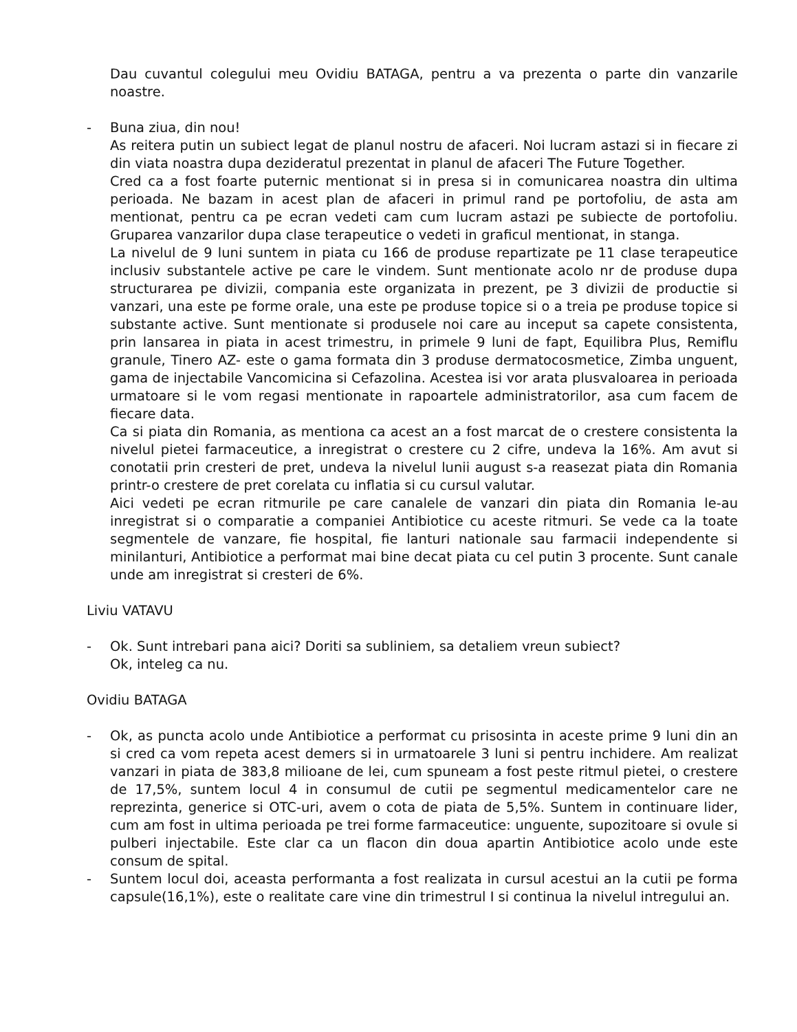Dau cuvantul colegului meu Ovidiu BATAGA, pentru a va prezenta o parte din vanzarile noastre.
- Buna ziua, din nou!
As reitera putin un subiect legat de planul nostru de afaceri. Noi lucram astazi si in fiecare zi din viata noastra dupa dezideratul prezentat in planul de afaceri The Future Together.
Cred ca a fost foarte puternic mentionat si in presa si in comunicarea noastra din ultima perioada. Ne bazam in acest plan de afaceri in primul rand pe portofoliu, de asta am mentionat, pentru ca pe ecran vedeti cam cum lucram astazi pe subiecte de portofoliu. Gruparea vanzarilor dupa clase terapeutice o vedeti in graficul mentionat, in stanga.
La nivelul de 9 luni suntem in piata cu 166 de produse repartizate pe 11 clase terapeutice inclusiv substantele active pe care le vindem. Sunt mentionate acolo nr de produse dupa structurarea pe divizii, compania este organizata in prezent, pe 3 divizii de productie si vanzari, una este pe forme orale, una este pe produse topice si o a treia pe produse topice si substante active. Sunt mentionate si produsele noi care au inceput sa capete consistenta, prin lansarea in piata in acest trimestru, in primele 9 luni de fapt, Equilibra Plus, Remiflu granule, Tinero AZ- este o gama formata din 3 produse dermatocosmetice, Zimba unguent, gama de injectabile Vancomicina si Cefazolina. Acestea isi vor arata plusvaloarea in perioada urmatoare si le vom regasi mentionate in rapoartele administratorilor, asa cum facem de fiecare data.
Ca si piata din Romania, as mentiona ca acest an a fost marcat de o crestere consistenta la nivelul pietei farmaceutice, a inregistrat o crestere cu 2 cifre, undeva la 16%. Am avut si conotatii prin cresteri de pret, undeva la nivelul lunii august s-a reasezat piata din Romania printr-o crestere de pret corelata cu inflatia si cu cursul valutar.
Aici vedeti pe ecran ritmurile pe care canalele de vanzari din piata din Romania le-au inregistrat si o comparatie a companiei Antibiotice cu aceste ritmuri. Se vede ca la toate segmentele de vanzare, fie hospital, fie lanturi nationale sau farmacii independente si minilanturi, Antibiotice a performat mai bine decat piata cu cel putin 3 procente. Sunt canale unde am inregistrat si cresteri de 6%.
Liviu VATAVU
- Ok. Sunt intrebari pana aici? Doriti sa subliniem, sa detaliem vreun subiect?
Ok, inteleg ca nu.
Ovidiu BATAGA
- Ok, as puncta acolo unde Antibiotice a performat cu prisosinta in aceste prime 9 luni din an si cred ca vom repeta acest demers si in urmatoarele 3 luni si pentru inchidere. Am realizat vanzari in piata de 383,8 milioane de lei, cum spuneam a fost peste ritmul pietei, o crestere de 17,5%, suntem locul 4 in consumul de cutii pe segmentul medicamentelor care ne reprezinta, generice si OTC-uri, avem o cota de piata de 5,5%. Suntem in continuare lider, cum am fost in ultima perioada pe trei forme farmaceutice: unguente, supozitoare si ovule si pulberi injectabile. Este clar ca un flacon din doua apartin Antibiotice acolo unde este consum de spital.
- Suntem locul doi, aceasta performanta a fost realizata in cursul acestui an la cutii pe forma capsule(16,1%), este o realitate care vine din trimestrul I si continua la nivelul intregului an.